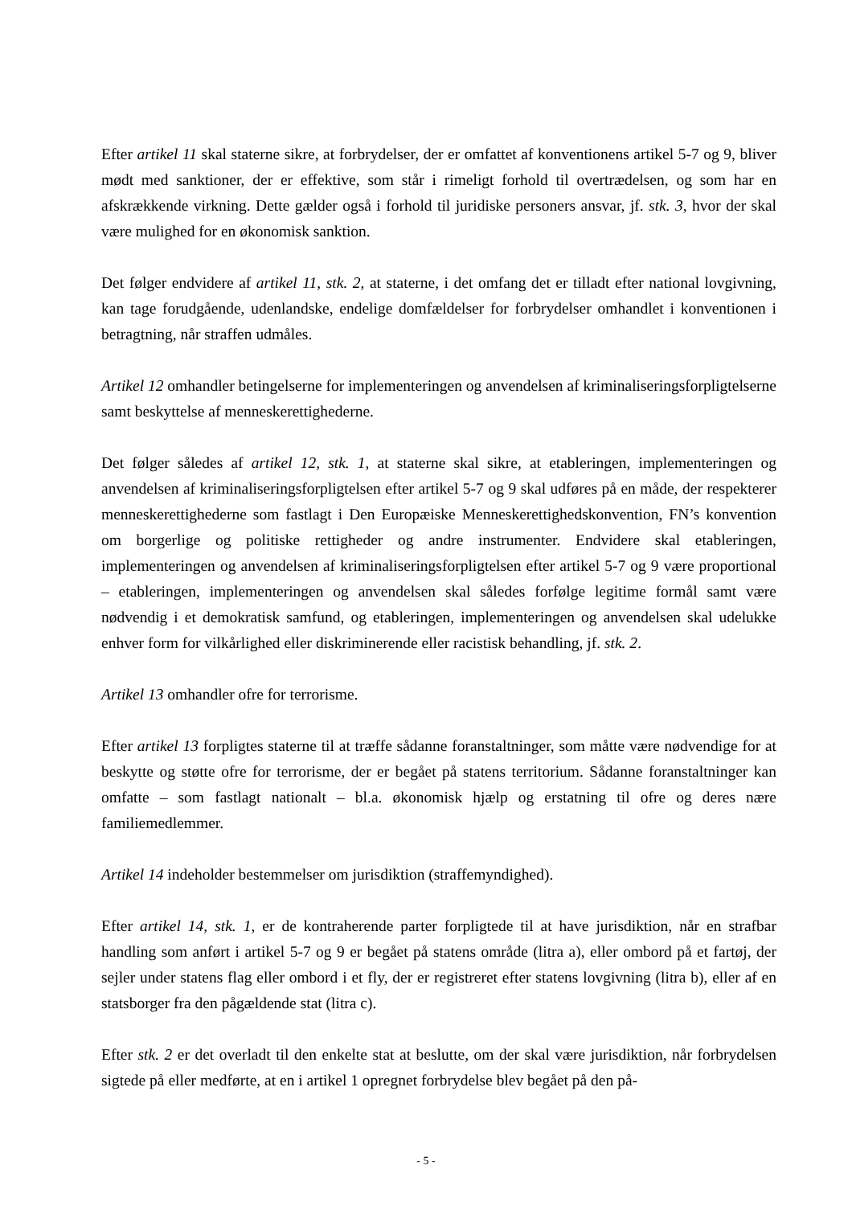Efter artikel 11 skal staterne sikre, at forbrydelser, der er omfattet af konventionens artikel 5-7 og 9, bliver mødt med sanktioner, der er effektive, som står i rimeligt forhold til overtrædelsen, og som har en afskrækkende virkning. Dette gælder også i forhold til juridiske personers ansvar, jf. stk. 3, hvor der skal være mulighed for en økonomisk sanktion.
Det følger endvidere af artikel 11, stk. 2, at staterne, i det omfang det er tilladt efter national lovgivning, kan tage forudgående, udenlandske, endelige domfældelser for forbrydelser omhandlet i konventionen i betragtning, når straffen udmåles.
Artikel 12 omhandler betingelserne for implementeringen og anvendelsen af kriminaliseringsforpligtelserne samt beskyttelse af menneskerettighederne.
Det følger således af artikel 12, stk. 1, at staterne skal sikre, at etableringen, implementeringen og anvendelsen af kriminaliseringsforpligtelsen efter artikel 5-7 og 9 skal udføres på en måde, der respekterer menneskerettighederne som fastlagt i Den Europæiske Menneskerettighedskonvention, FN’s konvention om borgerlige og politiske rettigheder og andre instrumenter. Endvidere skal etableringen, implementeringen og anvendelsen af kriminaliseringsforpligtelsen efter artikel 5-7 og 9 være proportional – etableringen, implementeringen og anvendelsen skal således forfølge legitime formål samt være nødvendig i et demokratisk samfund, og etableringen, implementeringen og anvendelsen skal udelukke enhver form for vilkårlighed eller diskriminerende eller racistisk behandling, jf. stk. 2.
Artikel 13 omhandler ofre for terrorisme.
Efter artikel 13 forpligtes staterne til at træffe sådanne foranstaltninger, som måtte være nødvendige for at beskytte og støtte ofre for terrorisme, der er begået på statens territorium. Sådanne foranstaltninger kan omfatte – som fastlagt nationalt – bl.a. økonomisk hjælp og erstatning til ofre og deres nære familiemedlemmer.
Artikel 14 indeholder bestemmelser om jurisdiktion (straffemyndighed).
Efter artikel 14, stk. 1, er de kontraherende parter forpligtede til at have jurisdiktion, når en strafbar handling som anført i artikel 5-7 og 9 er begået på statens område (litra a), eller ombord på et fartøj, der sejler under statens flag eller ombord i et fly, der er registreret efter statens lovgivning (litra b), eller af en statsborger fra den pågældende stat (litra c).
Efter stk. 2 er det overladt til den enkelte stat at beslutte, om der skal være jurisdiktion, når forbrydelsen sigtede på eller medførte, at en i artikel 1 opregnet forbrydelse blev begået på den på-
- 5 -